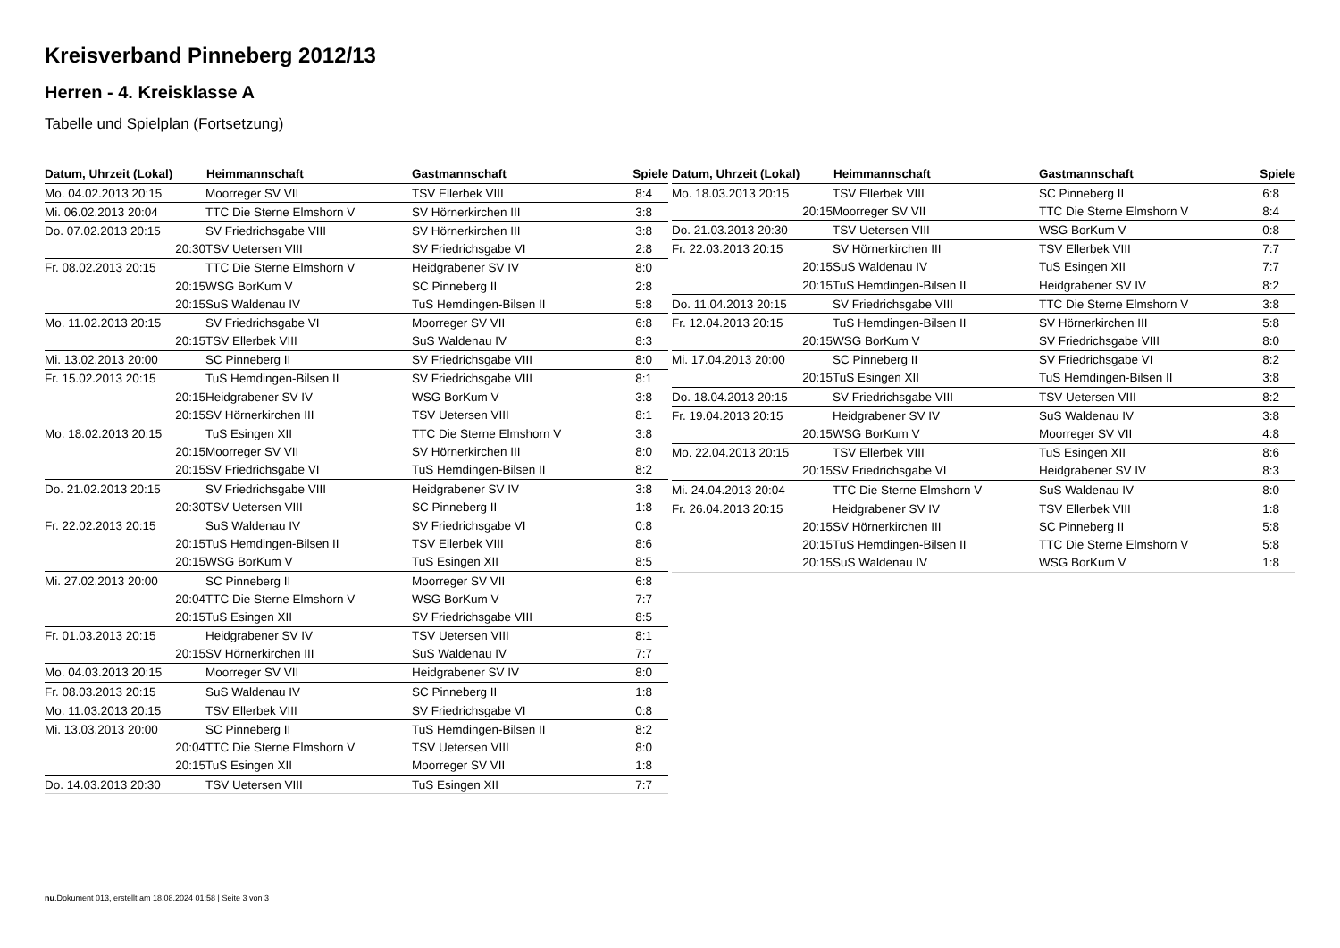Kreisverband Pinneberg 2012/13
Herren - 4. Kreisklasse A
Tabelle und Spielplan (Fortsetzung)
| Datum, Uhrzeit (Lokal) | Heimmannschaft | Gastmannschaft | Spiele |
| --- | --- | --- | --- |
| Mo. 04.02.2013 20:15 | Moorreger SV VII | TSV Ellerbek VIII | 8:4 |
| Mi. 06.02.2013 20:04 | TTC Die Sterne Elmshorn V | SV Hörnerkirchen III | 3:8 |
| Do. 07.02.2013 20:15 | SV Friedrichsgabe VIII | SV Hörnerkirchen III | 3:8 |
| 20:30 | TSV Uetersen VIII | SV Friedrichsgabe VI | 2:8 |
| Fr. 08.02.2013 20:15 | TTC Die Sterne Elmshorn V | Heidgrabener SV IV | 8:0 |
| 20:15 | WSG BorKum V | SC Pinneberg II | 2:8 |
| 20:15 | SuS Waldenau IV | TuS Hemdingen-Bilsen II | 5:8 |
| Mo. 11.02.2013 20:15 | SV Friedrichsgabe VI | Moorreger SV VII | 6:8 |
| 20:15 | TSV Ellerbek VIII | SuS Waldenau IV | 8:3 |
| Mi. 13.02.2013 20:00 | SC Pinneberg II | SV Friedrichsgabe VIII | 8:0 |
| Fr. 15.02.2013 20:15 | TuS Hemdingen-Bilsen II | SV Friedrichsgabe VIII | 8:1 |
| 20:15 | Heidgrabener SV IV | WSG BorKum V | 3:8 |
| 20:15 | SV Hörnerkirchen III | TSV Uetersen VIII | 8:1 |
| Mo. 18.02.2013 20:15 | TuS Esingen XII | TTC Die Sterne Elmshorn V | 3:8 |
| 20:15 | Moorreger SV VII | SV Hörnerkirchen III | 8:0 |
| 20:15 | SV Friedrichsgabe VI | TuS Hemdingen-Bilsen II | 8:2 |
| Do. 21.02.2013 20:15 | SV Friedrichsgabe VIII | Heidgrabener SV IV | 3:8 |
| 20:30 | TSV Uetersen VIII | SC Pinneberg II | 1:8 |
| Fr. 22.02.2013 20:15 | SuS Waldenau IV | SV Friedrichsgabe VI | 0:8 |
| 20:15 | TuS Hemdingen-Bilsen II | TSV Ellerbek VIII | 8:6 |
| 20:15 | WSG BorKum V | TuS Esingen XII | 8:5 |
| Mi. 27.02.2013 20:00 | SC Pinneberg II | Moorreger SV VII | 6:8 |
| 20:04 | TTC Die Sterne Elmshorn V | WSG BorKum V | 7:7 |
| 20:15 | TuS Esingen XII | SV Friedrichsgabe VIII | 8:5 |
| Fr. 01.03.2013 20:15 | Heidgrabener SV IV | TSV Uetersen VIII | 8:1 |
| 20:15 | SV Hörnerkirchen III | SuS Waldenau IV | 7:7 |
| Mo. 04.03.2013 20:15 | Moorreger SV VII | Heidgrabener SV IV | 8:0 |
| Fr. 08.03.2013 20:15 | SuS Waldenau IV | SC Pinneberg II | 1:8 |
| Mo. 11.03.2013 20:15 | TSV Ellerbek VIII | SV Friedrichsgabe VI | 0:8 |
| Mi. 13.03.2013 20:00 | SC Pinneberg II | TuS Hemdingen-Bilsen II | 8:2 |
| 20:04 | TTC Die Sterne Elmshorn V | TSV Uetersen VIII | 8:0 |
| 20:15 | TuS Esingen XII | Moorreger SV VII | 1:8 |
| Do. 14.03.2013 20:30 | TSV Uetersen VIII | TuS Esingen XII | 7:7 |
| Datum, Uhrzeit (Lokal) | Heimmannschaft | Gastmannschaft | Spiele |
| --- | --- | --- | --- |
| Mo. 18.03.2013 20:15 | TSV Ellerbek VIII | SC Pinneberg II | 6:8 |
| 20:15 | Moorreger SV VII | TTC Die Sterne Elmshorn V | 8:4 |
| Do. 21.03.2013 20:30 | TSV Uetersen VIII | WSG BorKum V | 0:8 |
| Fr. 22.03.2013 20:15 | SV Hörnerkirchen III | TSV Ellerbek VIII | 7:7 |
| 20:15 | SuS Waldenau IV | TuS Esingen XII | 7:7 |
| 20:15 | TuS Hemdingen-Bilsen II | Heidgrabener SV IV | 8:2 |
| Do. 11.04.2013 20:15 | SV Friedrichsgabe VIII | TTC Die Sterne Elmshorn V | 3:8 |
| Fr. 12.04.2013 20:15 | TuS Hemdingen-Bilsen II | SV Hörnerkirchen III | 5:8 |
| 20:15 | WSG BorKum V | SV Friedrichsgabe VIII | 8:0 |
| Mi. 17.04.2013 20:00 | SC Pinneberg II | SV Friedrichsgabe VI | 8:2 |
| 20:15 | TuS Esingen XII | TuS Hemdingen-Bilsen II | 3:8 |
| Do. 18.04.2013 20:15 | SV Friedrichsgabe VIII | TSV Uetersen VIII | 8:2 |
| Fr. 19.04.2013 20:15 | Heidgrabener SV IV | SuS Waldenau IV | 3:8 |
| 20:15 | WSG BorKum V | Moorreger SV VII | 4:8 |
| Mo. 22.04.2013 20:15 | TSV Ellerbek VIII | TuS Esingen XII | 8:6 |
| 20:15 | SV Friedrichsgabe VI | Heidgrabener SV IV | 8:3 |
| Mi. 24.04.2013 20:04 | TTC Die Sterne Elmshorn V | SuS Waldenau IV | 8:0 |
| Fr. 26.04.2013 20:15 | Heidgrabener SV IV | TSV Ellerbek VIII | 1:8 |
| 20:15 | SV Hörnerkirchen III | SC Pinneberg II | 5:8 |
| 20:15 | TuS Hemdingen-Bilsen II | TTC Die Sterne Elmshorn V | 5:8 |
| 20:15 | SuS Waldenau IV | WSG BorKum V | 1:8 |
nu.Dokument 013, erstellt am 18.08.2024 01:58 | Seite 3 von 3